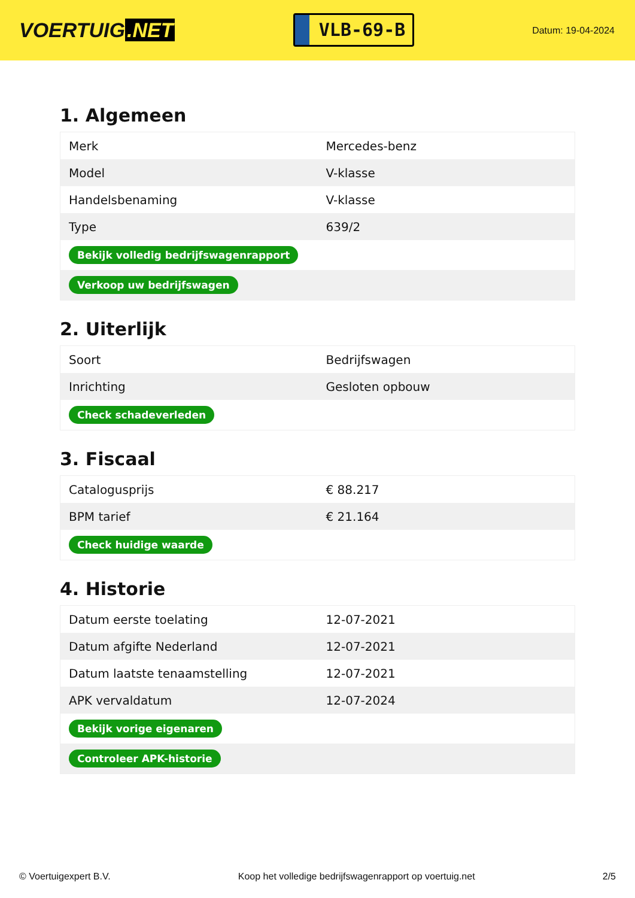VOERTUIG.NET
VLB-69-B
Datum: 19-04-2024
1. Algemeen
| Merk | Mercedes-benz |
| Model | V-klasse |
| Handelsbenaming | V-klasse |
| Type | 639/2 |
| Bekijk volledig bedrijfswagenrapport | |
| Verkoop uw bedrijfswagen | |
2. Uiterlijk
| Soort | Bedrijfswagen |
| Inrichting | Gesloten opbouw |
| Check schadeverleden | |
3. Fiscaal
| Catalogusprijs | € 88.217 |
| BPM tarief | € 21.164 |
| Check huidige waarde | |
4. Historie
| Datum eerste toelating | 12-07-2021 |
| Datum afgifte Nederland | 12-07-2021 |
| Datum laatste tenaamstelling | 12-07-2021 |
| APK vervaldatum | 12-07-2024 |
| Bekijk vorige eigenaren | |
| Controleer APK-historie | |
© Voertuigexpert B.V. Koop het volledige bedrijfswagenrapport op voertuig.net 2/5